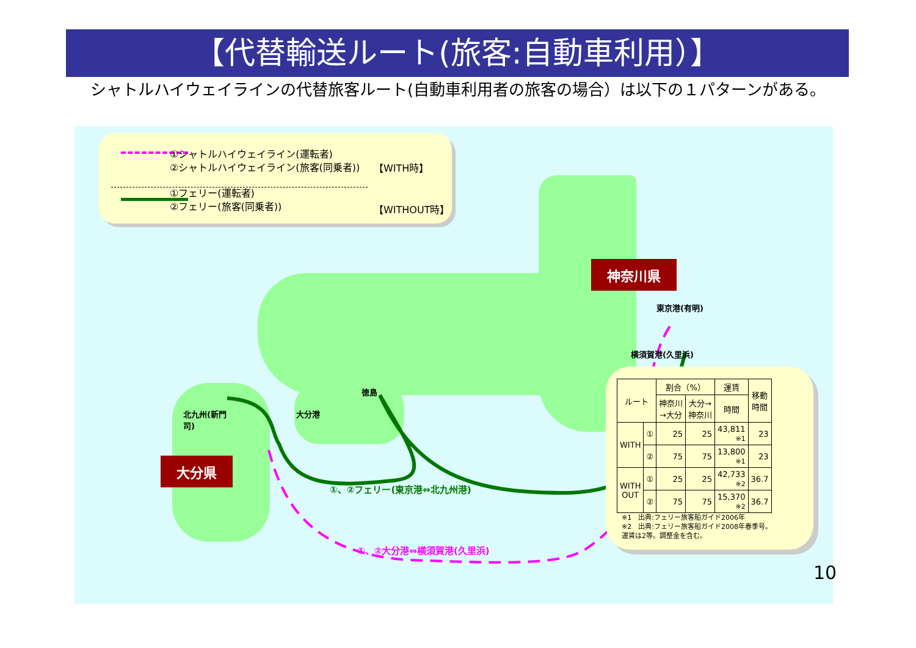【代替輸送ルート(旅客:自動車利用）】
　シャトルハイウェイラインの代替旅客ルート(自動車利用者の旅客の場合）は以下の１パターンがある。
①シャトルハイウェイライン(運転者)
②シャトルハイウェイライン(旅客(同乗者))
【WITH時】
①フェリー(運転者)
②フェリー(旅客(同乗者))
【WITHOUT時】
神奈川県
大分県
東京港(有明)
横須賀港(久里浜)
徳島
大分港
北九州(新門
司)
①、②フェリー(東京港⇔北九州港)
①、②大分港⇔横須賀港(久里浜)
| ルート | | 割合（%） | | 運賃 | 移動 時間 |
| --- | --- | --- | --- | --- | --- |
| | | 神奈川 →大分 | 大分→ 神奈川 | 時間 | |
| WITH | ① | 25 | 25 | 43,811 ※1 | 23 |
| | ② | 75 | 75 | 13,800 ※1 | 23 |
| WITH OUT | ① | 25 | 25 | 42,733 ※2 | 36.7 |
| | ② | 75 | 75 | 15,370 ※2 | 36.7 |
※1　出典:フェリー旅客船ガイド2006年
※2　出典:フェリー旅客船ガイド2008年春季号。
運賃は2等。調整金を含む。
10